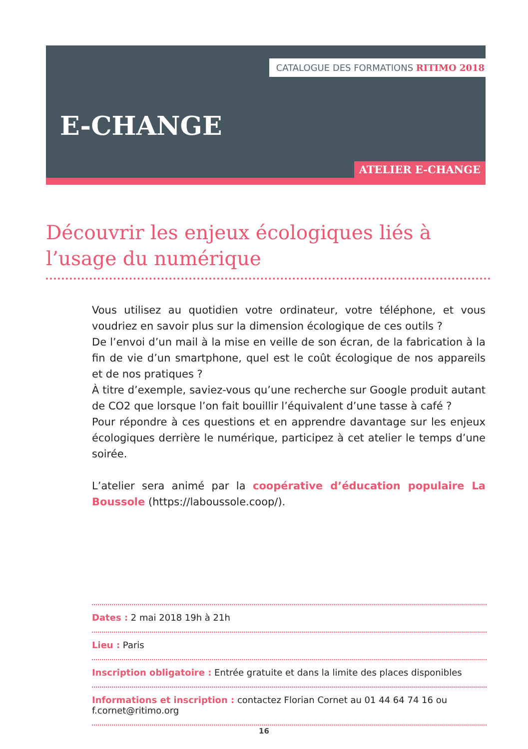CATALOGUE DES FORMATIONS RITIMO 2018
E-CHANGE
ATELIER E-CHANGE
Découvrir les enjeux écologiques liés à l’usage du numérique
Vous utilisez au quotidien votre ordinateur, votre téléphone, et vous voudriez en savoir plus sur la dimension écologique de ces outils ?
De l’envoi d’un mail à la mise en veille de son écran, de la fabrication à la fin de vie d’un smartphone, quel est le coût écologique de nos appareils et de nos pratiques ?
À titre d’exemple, saviez-vous qu’une recherche sur Google produit autant de CO2 que lorsque l’on fait bouillir l’équivalent d’une tasse à café ?
Pour répondre à ces questions et en apprendre davantage sur les enjeux écologiques derrière le numérique, participez à cet atelier le temps d’une soirée.
L’atelier sera animé par la coopérative d’éducation populaire La Boussole (https://laboussole.coop/).
Dates : 2 mai 2018 19h à 21h
Lieu : Paris
Inscription obligatoire : Entrée gratuite et dans la limite des places disponibles
Informations et inscription : contactez Florian Cornet au 01 44 64 74 16 ou f.cornet@ritimo.org
16